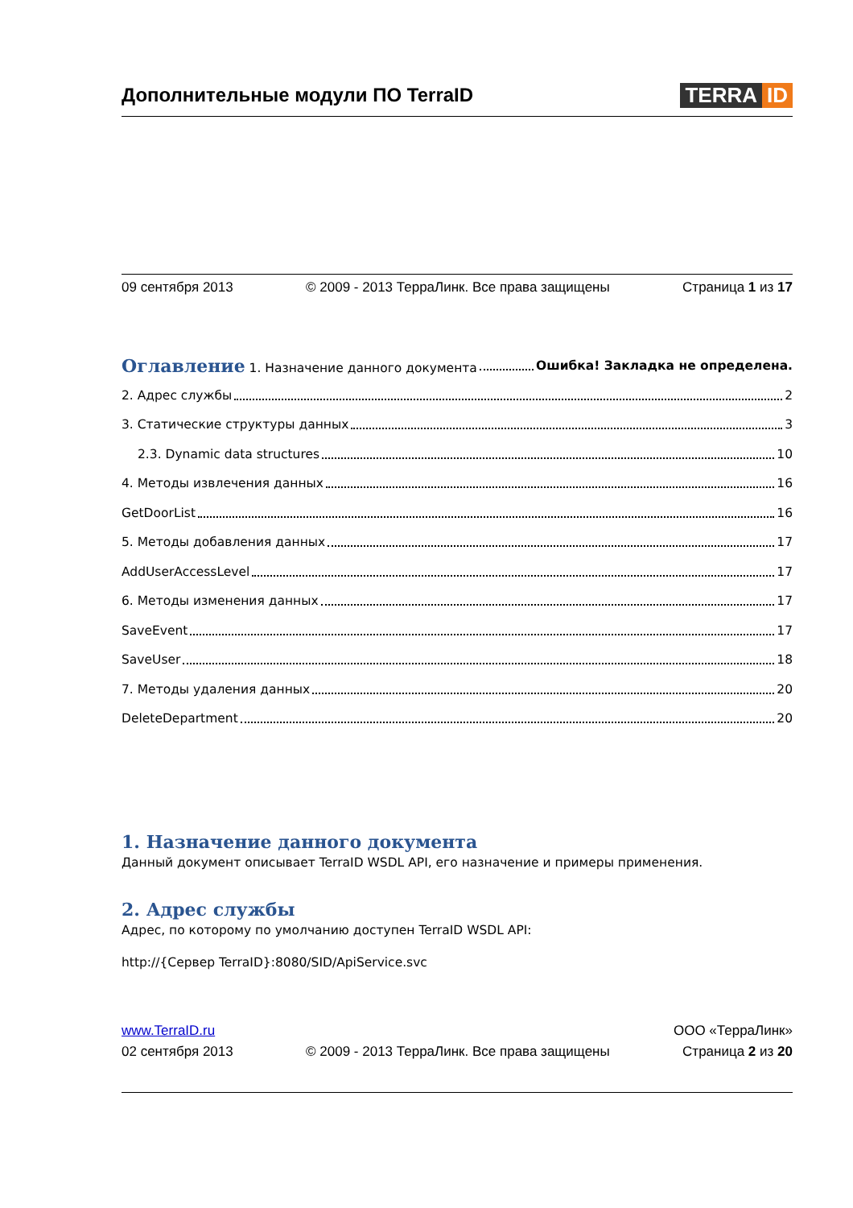Дополнительные модули ПО TerraID
TERRA ID
09 сентября 2013 © 2009 - 2013 ТерраЛинк. Все права защищены Страница 1 из 17
Оглавление 1. Назначение данного документа Ошибка! Закладка не определена.
2. Адрес службы 2
3. Статические структуры данных 3
2.3. Dynamic data structures 10
4. Методы извлечения данных 16
GetDoorList 16
5. Методы добавления данных 17
AddUserAccessLevel 17
6. Методы изменения данных 17
SaveEvent 17
SaveUser 18
7. Методы удаления данных 20
DeleteDepartment 20
1. Назначение данного документа
Данный документ описывает TerraID WSDL API, его назначение и примеры применения.
2. Адрес службы
Адрес, по которому по умолчанию доступен TerraID WSDL API:
http://{Сервер TerraID}:8080/SID/ApiService.svc
www.TerraID.ru ООО «ТерраЛинк»
02 сентября 2013 © 2009 - 2013 ТерраЛинк. Все права защищены Страница 2 из 20